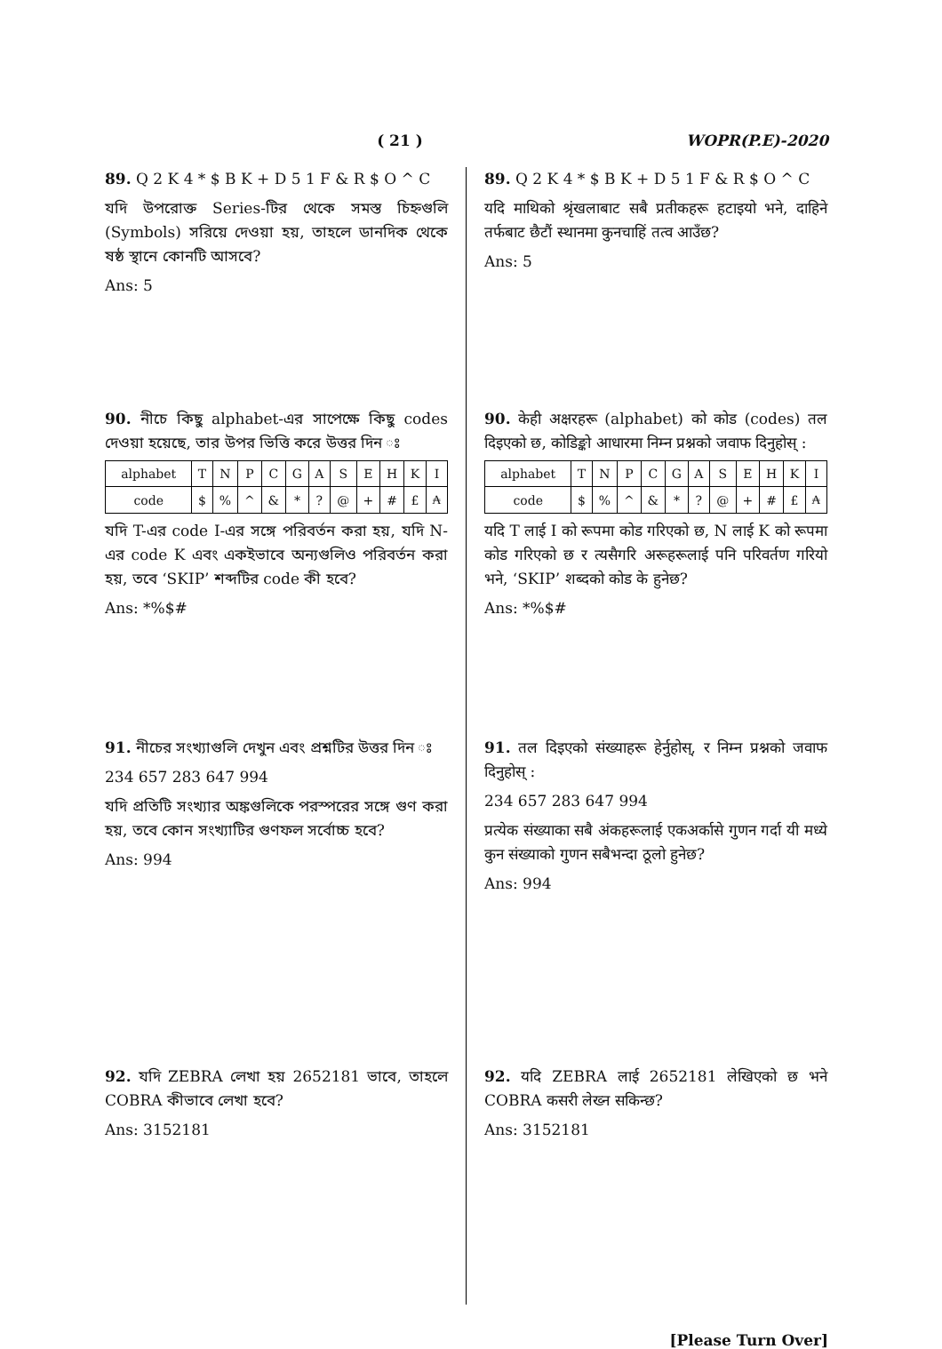( 21 ) WOPR(P.E)-2020
89. Q 2 K 4 * $ B K + D 5 1 F & R $ O ^ C
যদি উপরোক্ত Series-টির থেকে সমস্ত চিহ্নগুলি (Symbols) সরিয়ে দেওয়া হয়, তাহলে ডানদিক থেকে ষষ্ঠ স্থানে কোনটি আসবে?
Ans: 5
90. নীচে কিছু alphabet-এর সাপেক্ষে কিছু codes দেওয়া হয়েছে, তার উপর ভিত্তি করে উত্তর দিন ঃ
| alphabet | T | N | P | C | G | A | S | E | H | K | I |
| code | $ | % | ^ | & | * | ? | @ | + | # | £ | ₳ |
যদি T-এর code I-এর সঙ্গে পরিবর্তন করা হয়, যদি N-এর code K এবং একইভাবে অন্যগুলিও পরিবর্তন করা হয়, তবে ‘SKIP’ শব্দটির code কী হবে?
Ans: *%$#
91. নীচের সংখ্যাগুলি দেখুন এবং প্রশ্নটির উত্তর দিন ঃ
234 657 283 647 994
যদি প্রতিটি সংখ্যার অঙ্কগুলিকে পরস্পরের সঙ্গে গুণ করা হয়, তবে কোন সংখ্যাটির গুণফল সর্বোচ্চ হবে?
Ans: 994
92. যদি ZEBRA লেখা হয় 2652181 ভাবে, তাহলে COBRA কীভাবে লেখা হবে?
Ans: 3152181
89. Q 2 K 4 * $ B K + D 5 1 F & R $ O ^ C
यदि माथिको श्रृंखलाबाट सबै प्रतीकहरू हटाइयो भने, दाहिने तर्फबाट छैटौं स्थानमा कुनचाहिं तत्व आउँछ?
Ans: 5
90. केही अक्षरहरू (alphabet) को कोड (codes) तल दिइएको छ, कोडिङ्को आधारमा निम्न प्रश्नको जवाफ दिनुहोस् :
| alphabet | T | N | P | C | G | A | S | E | H | K | I |
| code | $ | % | ^ | & | * | ? | @ | + | # | £ | ₳ |
यदि T लाई I को रूपमा कोड गरिएको छ, N लाई K को रूपमा कोड गरिएको छ र त्यसैगरि अरूहरूलाई पनि परिवर्तण गरियो भने, ‘SKIP’ शब्दको कोड के हुनेछ?
Ans: *%$#
91. तल दिइएको संख्याहरू हेर्नुहोस्, र निम्न प्रश्नको जवाफ दिनुहोस् :
234 657 283 647 994
प्रत्येक संख्याका सबै अंकहरूलाई एकअर्कासे गुणन गर्दा यी मध्ये कुन संख्याको गुणन सबैभन्दा ठूलो हुनेछ?
Ans: 994
92. यदि ZEBRA लाई 2652181 लेखिएको छ भने COBRA कसरी लेख्न सकिन्छ?
Ans: 3152181
[Please Turn Over]